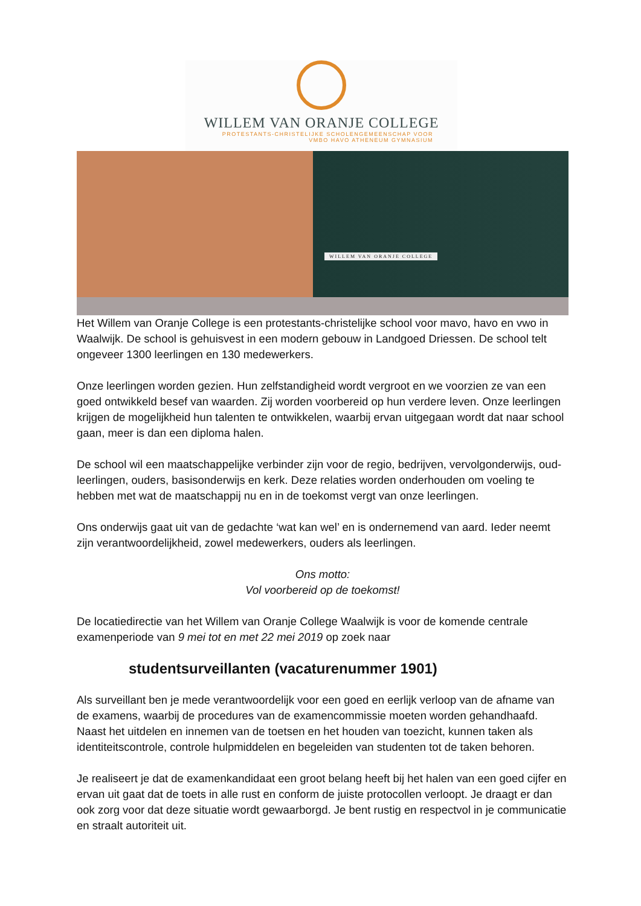WILLEM VAN ORANJE COLLEGE
PROTESTANTS-CHRISTELIJKE SCHOLENGEMEENSCHAP VOOR
VMBO HAVO ATHENEUM GYMNASIUM
WILLEM VAN ORANJE COLLEGE
Het Willem van Oranje College is een protestants-christelijke school voor mavo, havo en vwo in Waalwijk. De school is gehuisvest in een modern gebouw in Landgoed Driessen. De school telt ongeveer 1300 leerlingen en 130 medewerkers.
Onze leerlingen worden gezien. Hun zelfstandigheid wordt vergroot en we voorzien ze van een goed ontwikkeld besef van waarden. Zij worden voorbereid op hun verdere leven. Onze leerlingen krijgen de mogelijkheid hun talenten te ontwikkelen, waarbij ervan uitgegaan wordt dat naar school gaan, meer is dan een diploma halen.
De school wil een maatschappelijke verbinder zijn voor de regio, bedrijven, vervolgonderwijs, oud-leerlingen, ouders, basisonderwijs en kerk. Deze relaties worden onderhouden om voeling te hebben met wat de maatschappij nu en in de toekomst vergt van onze leerlingen.
Ons onderwijs gaat uit van de gedachte ‘wat kan wel’ en is ondernemend van aard. Ieder neemt zijn verantwoordelijkheid, zowel medewerkers, ouders als leerlingen.
Ons motto:
Vol voorbereid op de toekomst!
De locatiedirectie van het Willem van Oranje College Waalwijk is voor de komende centrale examenperiode van 9 mei tot en met 22 mei 2019 op zoek naar
studentsurveillanten (vacaturenummer 1901)
Als surveillant ben je mede verantwoordelijk voor een goed en eerlijk verloop van de afname van de examens, waarbij de procedures van de examencommissie moeten worden gehandhaafd. Naast het uitdelen en innemen van de toetsen en het houden van toezicht, kunnen taken als identiteitscontrole, controle hulpmiddelen en begeleiden van studenten tot de taken behoren.
Je realiseert je dat de examenkandidaat een groot belang heeft bij het halen van een goed cijfer en ervan uit gaat dat de toets in alle rust en conform de juiste protocollen verloopt. Je draagt er dan ook zorg voor dat deze situatie wordt gewaarborgd. Je bent rustig en respectvol in je communicatie en straalt autoriteit uit.